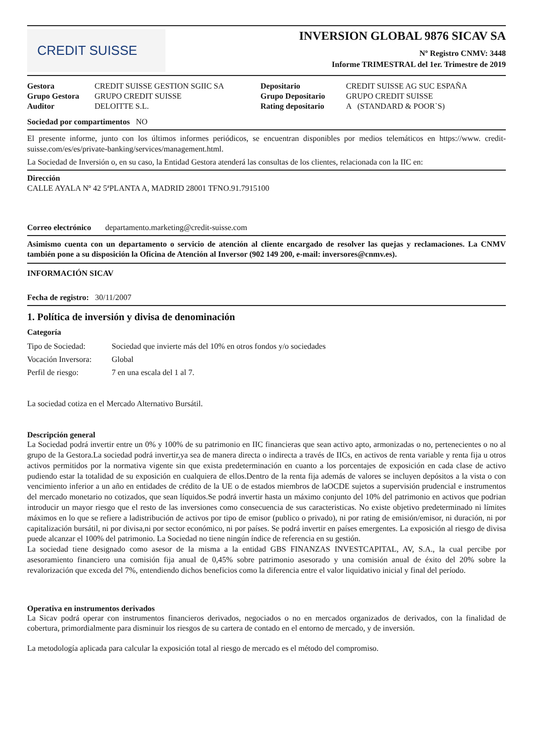CREDIT SUISSE
INVERSION GLOBAL 9876 SICAV SA
Nº Registro CNMV: 3448
Informe TRIMESTRAL del 1er. Trimestre de 2019
| Gestora | CREDIT SUISSE GESTION SGIIC SA | Depositario | CREDIT SUISSE AG SUC ESPAÑA |
| Grupo Gestora | GRUPO CREDIT SUISSE | Grupo Depositario | GRUPO CREDIT SUISSE |
| Auditor | DELOITTE S.L. | Rating depositario | A (STANDARD & POOR`S) |
Sociedad por compartimentos NO
El presente informe, junto con los últimos informes periódicos, se encuentran disponibles por medios telemáticos en https://www. credit-suisse.com/es/es/private-banking/services/management.html.
La Sociedad de Inversión o, en su caso, la Entidad Gestora atenderá las consultas de los clientes, relacionada con la IIC en:
Dirección
CALLE AYALA Nº 42 5ªPLANTA A, MADRID 28001 TFNO.91.7915100
Correo electrónico departamento.marketing@credit-suisse.com
Asimismo cuenta con un departamento o servicio de atención al cliente encargado de resolver las quejas y reclamaciones. La CNMV también pone a su disposición la Oficina de Atención al Inversor (902 149 200, e-mail: inversores@cnmv.es).
INFORMACIÓN SICAV
Fecha de registro: 30/11/2007
1. Política de inversión y divisa de denominación
Categoría
| Tipo de Sociedad: | Sociedad que invierte más del 10% en otros fondos y/o sociedades |
| Vocación Inversora: | Global |
| Perfil de riesgo: | 7 en una escala del 1 al 7. |
La sociedad cotiza en el Mercado Alternativo Bursátil.
Descripción general
La Sociedad podrá invertir entre un 0% y 100% de su patrimonio en IIC financieras que sean activo apto, armonizadas o no, pertenecientes o no al grupo de la Gestora.La sociedad podrá invertir,ya sea de manera directa o indirecta a través de IICs, en activos de renta variable y renta fija u otros activos permitidos por la normativa vigente sin que exista predeterminación en cuanto a los porcentajes de exposición en cada clase de activo pudiendo estar la totalidad de su exposición en cualquiera de ellos.Dentro de la renta fija además de valores se incluyen depósitos a la vista o con vencimiento inferior a un año en entidades de crédito de la UE o de estados miembros de laOCDE sujetos a supervisión prudencial e instrumentos del mercado monetario no cotizados, que sean líquidos.Se podrá invertir hasta un máximo conjunto del 10% del patrimonio en activos que podrian introducir un mayor riesgo que el resto de las inversiones como consecuencia de sus caracteristicas. No existe objetivo predeterminado ni límites máximos en lo que se refiere a ladistribución de activos por tipo de emisor (publico o privado), ni por rating de emisión/emisor, ni duración, ni por capitalización bursátil, ni por divisa,ni por sector económico, ni por países. Se podrá invertir en países emergentes. La exposición al riesgo de divisa puede alcanzar el 100% del patrimonio. La Sociedad no tiene ningún índice de referencia en su gestión.
La sociedad tiene designado como asesor de la misma a la entidad GBS FINANZAS INVESTCAPITAL, AV, S.A., la cual percibe por asesoramiento financiero una comisión fija anual de 0,45% sobre patrimonio asesorado y una comisión anual de éxito del 20% sobre la revalorización que exceda del 7%, entendiendo dichos beneficios como la diferencia entre el valor liquidativo inicial y final del período.
Operativa en instrumentos derivados
La Sicav podrá operar con instrumentos financieros derivados, negociados o no en mercados organizados de derivados, con la finalidad de cobertura, primordialmente para disminuir los riesgos de su cartera de contado en el entorno de mercado, y de inversión.
La metodología aplicada para calcular la exposición total al riesgo de mercado es el método del compromiso.